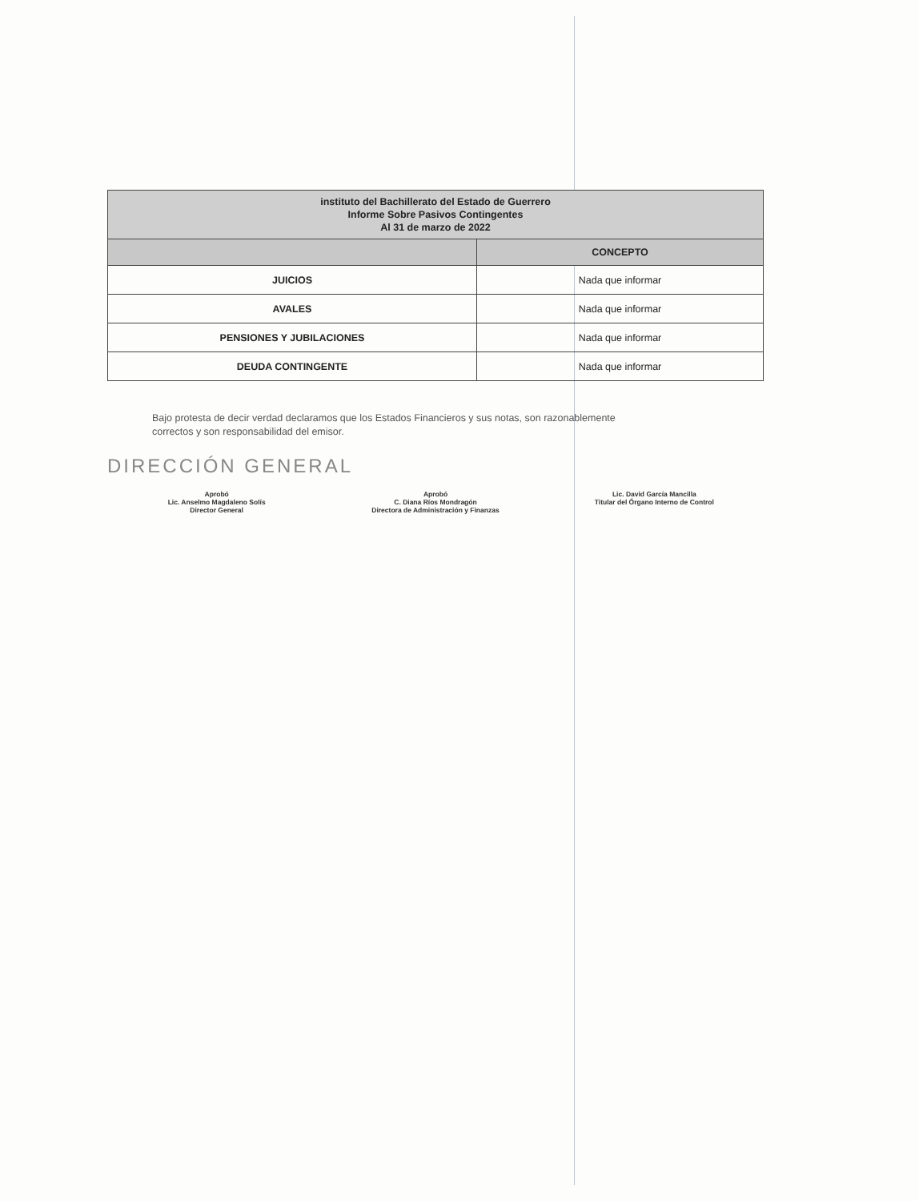| instituto del Bachillerato del Estado de Guerrero Informe Sobre Pasivos Contingentes Al 31 de marzo de 2022 | |
| --- | --- |
| | CONCEPTO |
| JUICIOS | Nada que informar |
| AVALES | Nada que informar |
| PENSIONES Y JUBILACIONES | Nada que informar |
| DEUDA CONTINGENTE | Nada que informar |
Bajo protesta de decir verdad declaramos que los Estados Financieros y sus notas, son razonablemente correctos y son responsabilidad del emisor.
DIRECCIÓN GENERAL
Aprobó
Lic. Anselmo Magdaleno Solís
Director General
Aprobó
C. Diana Ríos Mondragón
Directora de Administración y Finanzas
Lic. David García Mancilla
Titular del Órgano Interno de Control